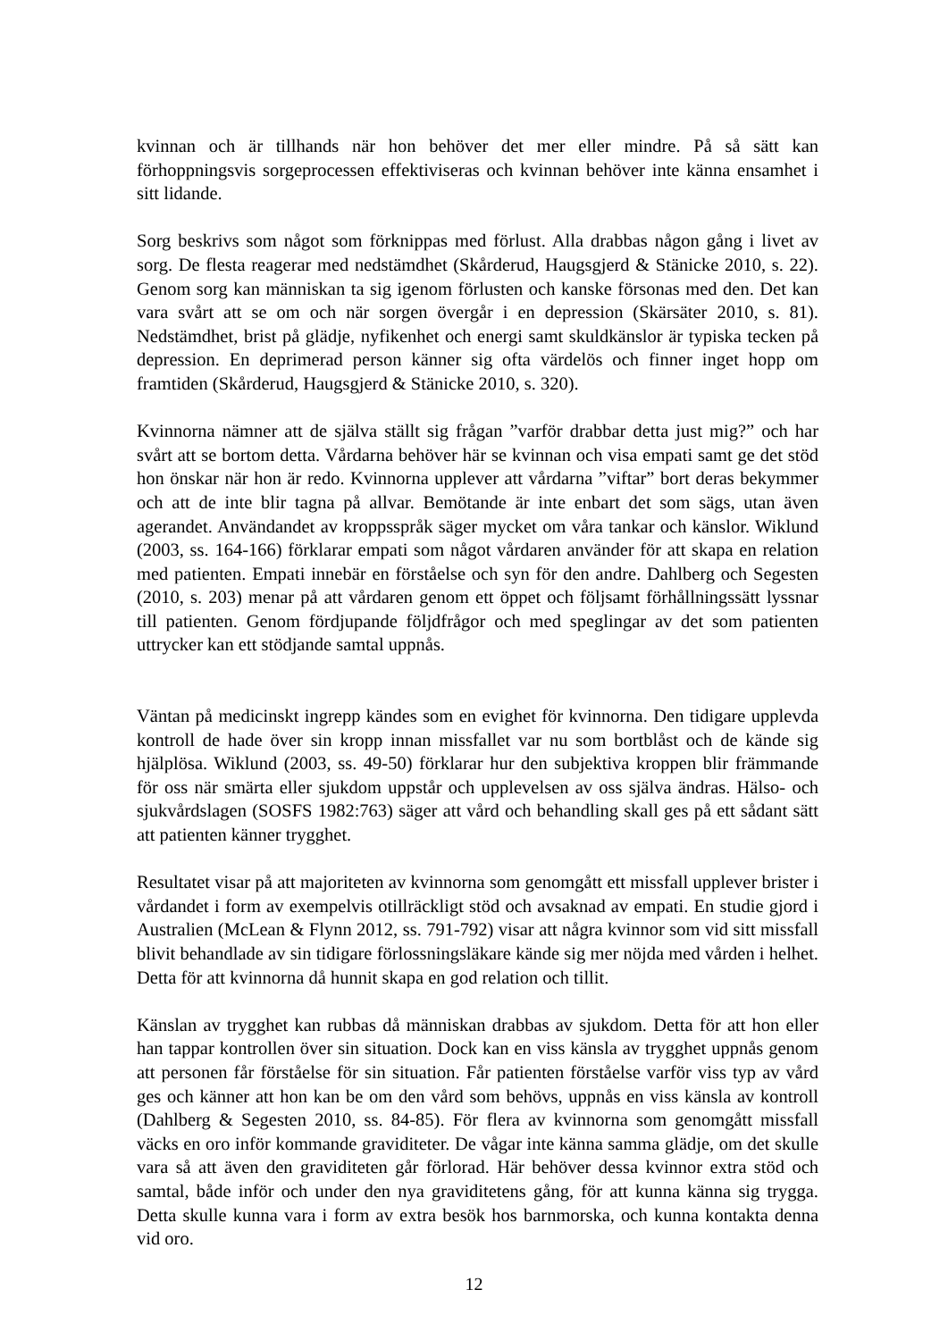kvinnan och är tillhands när hon behöver det mer eller mindre. På så sätt kan förhoppningsvis sorgeprocessen effektiviseras och kvinnan behöver inte känna ensamhet i sitt lidande.
Sorg beskrivs som något som förknippas med förlust. Alla drabbas någon gång i livet av sorg. De flesta reagerar med nedstämdhet (Skårderud, Haugsgjerd & Stänicke 2010, s. 22). Genom sorg kan människan ta sig igenom förlusten och kanske försonas med den. Det kan vara svårt att se om och när sorgen övergår i en depression (Skärsäter 2010, s. 81). Nedstämdhet, brist på glädje, nyfikenhet och energi samt skuldkänslor är typiska tecken på depression. En deprimerad person känner sig ofta värdelös och finner inget hopp om framtiden (Skårderud, Haugsgjerd & Stänicke 2010, s. 320).
Kvinnorna nämner att de själva ställt sig frågan ”varför drabbar detta just mig?” och har svårt att se bortom detta. Vårdarna behöver här se kvinnan och visa empati samt ge det stöd hon önskar när hon är redo. Kvinnorna upplever att vårdarna ”viftar” bort deras bekymmer och att de inte blir tagna på allvar. Bemötande är inte enbart det som sägs, utan även agerandet. Användandet av kroppsspråk säger mycket om våra tankar och känslor. Wiklund (2003, ss. 164-166) förklarar empati som något vårdaren använder för att skapa en relation med patienten. Empati innebär en förståelse och syn för den andre. Dahlberg och Segesten (2010, s. 203) menar på att vårdaren genom ett öppet och följsamt förhållningssätt lyssnar till patienten. Genom fördjupande följdfrågor och med speglingar av det som patienten uttrycker kan ett stödjande samtal uppnås.
Väntan på medicinskt ingrepp kändes som en evighet för kvinnorna. Den tidigare upplevda kontroll de hade över sin kropp innan missfallet var nu som bortblåst och de kände sig hjälplösa. Wiklund (2003, ss. 49-50) förklarar hur den subjektiva kroppen blir främmande för oss när smärta eller sjukdom uppstår och upplevelsen av oss själva ändras. Hälso- och sjukvårdslagen (SOSFS 1982:763) säger att vård och behandling skall ges på ett sådant sätt att patienten känner trygghet.
Resultatet visar på att majoriteten av kvinnorna som genomgått ett missfall upplever brister i vårdandet i form av exempelvis otillräckligt stöd och avsaknad av empati. En studie gjord i Australien (McLean & Flynn 2012, ss. 791-792) visar att några kvinnor som vid sitt missfall blivit behandlade av sin tidigare förlossningsläkare kände sig mer nöjda med vården i helhet. Detta för att kvinnorna då hunnit skapa en god relation och tillit.
Känslan av trygghet kan rubbas då människan drabbas av sjukdom. Detta för att hon eller han tappar kontrollen över sin situation. Dock kan en viss känsla av trygghet uppnås genom att personen får förståelse för sin situation. Får patienten förståelse varför viss typ av vård ges och känner att hon kan be om den vård som behövs, uppnås en viss känsla av kontroll (Dahlberg & Segesten 2010, ss. 84-85). För flera av kvinnorna som genomgått missfall väcks en oro inför kommande graviditeter. De vågar inte känna samma glädje, om det skulle vara så att även den graviditeten går förlorad. Här behöver dessa kvinnor extra stöd och samtal, både inför och under den nya graviditetens gång, för att kunna känna sig trygga. Detta skulle kunna vara i form av extra besök hos barnmorska, och kunna kontakta denna vid oro.
12